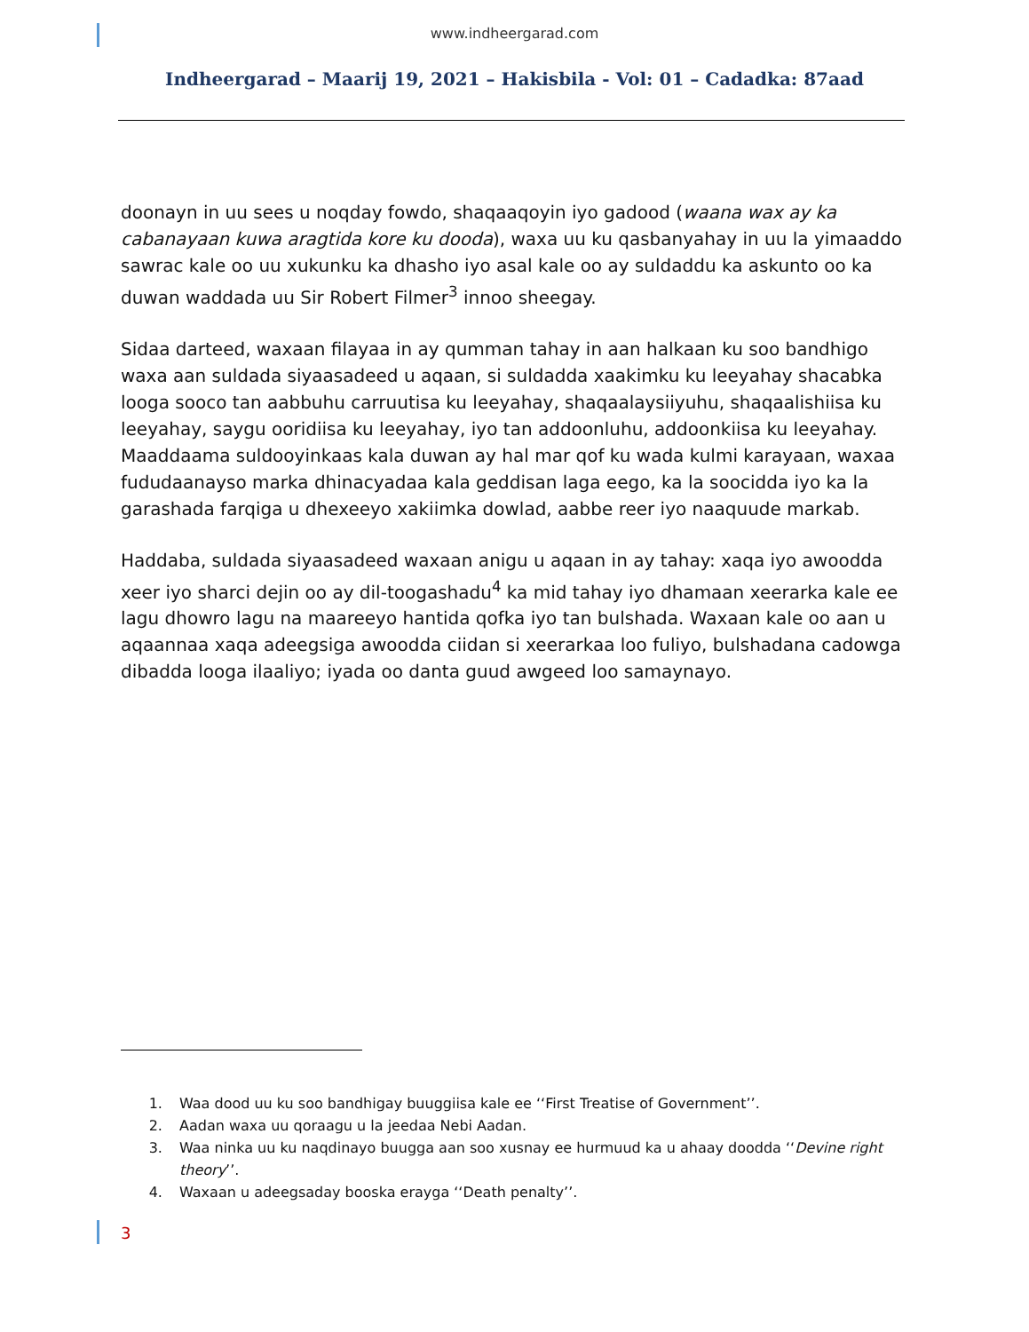www.indheergarad.com
Indheergarad – Maarij 19, 2021 – Hakisbila - Vol: 01 – Cadadka: 87aad
doonayn in uu sees u noqday fowdo, shaqaaqoyin iyo gadood (waana wax ay ka cabanayaan kuwa aragtida kore ku dooda), waxa uu ku qasbanyahay in uu la yimaaddo sawrac kale oo uu xukunku ka dhasho iyo asal kale oo ay suldaddu ka askunto oo ka duwan waddada uu Sir Robert Filmer<sup>3</sup> innoo sheegay.
Sidaa darteed, waxaan filayaa in ay qumman tahay in aan halkaan ku soo bandhigo waxa aan suldada siyaasadeed u aqaan, si suldadda xaakimku ku leeyahay shacabka looga sooco tan aabbuhu carruutisa ku leeyahay, shaqaalaysiiyuhu, shaqaalishiisa ku leeyahay, saygu ooridiisa ku leeyahay, iyo tan addoonluhu, addoonkiisa ku leeyahay. Maaddaama suldooyinkaas kala duwan ay hal mar qof ku wada kulmi karayaan, waxaa fududaanayso marka dhinacyadaa kala geddisan laga eego, ka la soocidda iyo ka la garashada farqiga u dhexeeyo xakiimka dowlad, aabbe reer iyo naaquude markab.
Haddaba, suldada siyaasadeed waxaan anigu u aqaan in ay tahay: xaqa iyo awoodda xeer iyo sharci dejin oo ay dil-toogashadu<sup>4</sup> ka mid tahay iyo dhamaan xeerarka kale ee lagu dhowro lagu na maareeyo hantida qofka iyo tan bulshada. Waxaan kale oo aan u aqaannaa xaqa adeegsiga awoodda ciidan si xeerarkaa loo fuliyo, bulshadana cadowga dibadda looga ilaaliyo; iyada oo danta guud awgeed loo samaynayo.
1. Waa dood uu ku soo bandhigay buuggiisa kale ee ‘‘First Treatise of Government’’.
2. Aadan waxa uu qoraagu u la jeedaa Nebi Aadan.
3. Waa ninka uu ku naqdinayo buugga aan soo xusnay ee hurmuud ka u ahaay doodda ‘‘Devine right theory’’.
4. Waxaan u adeegsaday booska erayga ‘‘Death penalty’’.
3